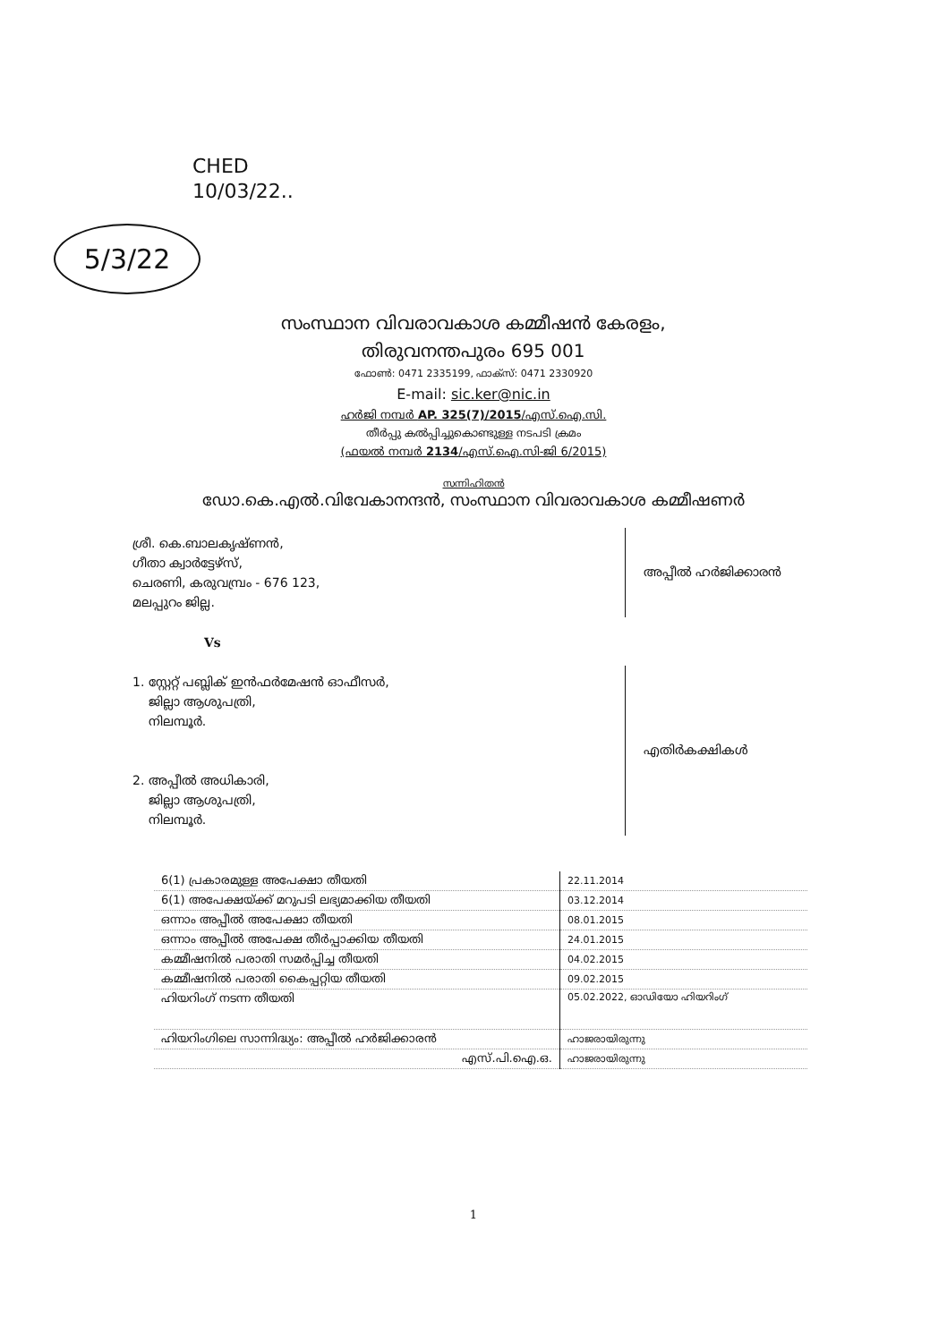CHED
10/03/22..
5/3/22
സംസ്ഥാന വിവരാവകാശ കമ്മീഷൻ കേരളം,
തിരുവനന്തപുരം 695 001
ഫോൺ: 0471 2335199, ഫാക്സ്: 0471 2330920
E-mail: sic.ker@nic.in
ഹർജി നമ്പർ AP. 325(7)/2015/എസ്.ഐ.സി.
തീർപ്പു കൽപ്പിച്ചുകൊണ്ടുള്ള നടപടി ക്രമം
(ഫയൽ നമ്പർ 2134/എസ്.ഐ.സി-ജി 6/2015)
സന്നിഹിതൻ
ഡോ.കെ.എൽ.വിവേകാനന്ദൻ, സംസ്ഥാന വിവരാവകാശ കമ്മീഷണർ
ശ്രീ. കെ.ബാലകൃഷ്ണൻ,
ഗീതാ ക്വാർട്ടേഴ്സ്,
ചെരണി, കരുവമ്പ്രം - 676 123,
മലപ്പുറം ജില്ല.
അപ്പീൽ ഹർജിക്കാരൻ
Vs
1. സ്റ്റേറ്റ് പബ്ലിക് ഇൻഫർമേഷൻ ഓഫീസർ,
ജില്ലാ ആശുപത്രി,
നിലമ്പൂർ.
2. അപ്പീൽ അധികാരി,
ജില്ലാ ആശുപത്രി,
നിലമ്പൂർ.
എതിർകക്ഷികൾ
| 6(1) പ്രകാരമുള്ള അപേക്ഷാ തീയതി | 22.11.2014 |
| 6(1) അപേക്ഷയ്ക്ക് മറുപടി ലഭ്യമാക്കിയ തീയതി | 03.12.2014 |
| ഒന്നാം അപ്പീൽ അപേക്ഷാ തീയതി | 08.01.2015 |
| ഒന്നാം അപ്പീൽ അപേക്ഷ തീർപ്പാക്കിയ തീയതി | 24.01.2015 |
| കമ്മീഷനിൽ പരാതി സമർപ്പിച്ച തീയതി | 04.02.2015 |
| കമ്മീഷനിൽ പരാതി കൈപ്പറ്റിയ തീയതി | 09.02.2015 |
| ഹിയറിംഗ് നടന്ന തീയതി | 05.02.2022, ഓഡിയോ ഹിയറിംഗ് |
| ഹിയറിംഗിലെ സാന്നിദ്ധ്യം: അപ്പീൽ ഹർജിക്കാരൻ | ഹാജരായിരുന്നു |
| എസ്.പി.ഐ.ഒ. | ഹാജരായിരുന്നു |
1